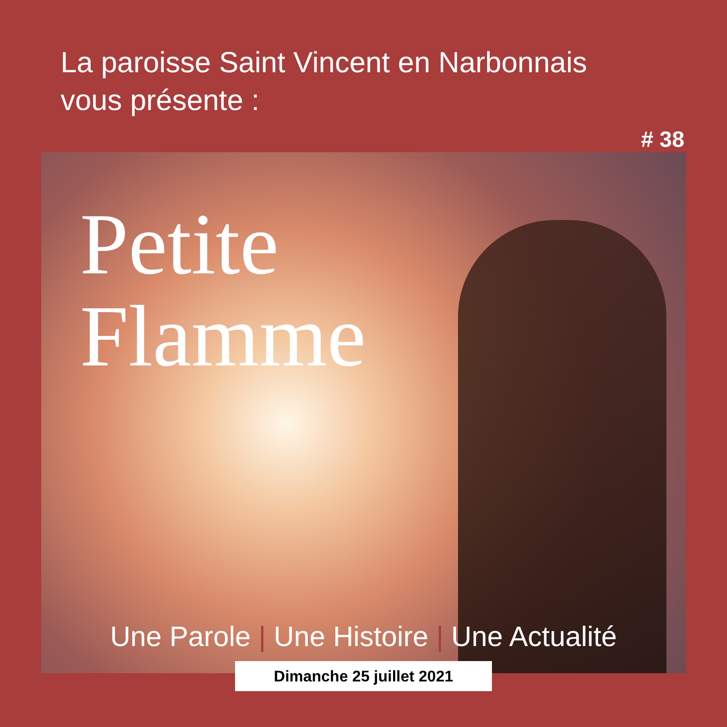La paroisse Saint Vincent en Narbonnais
vous présente :
# 38
Petite
Flamme
Une Parole | Une Histoire | Une Actualité
Dimanche 25 juillet 2021